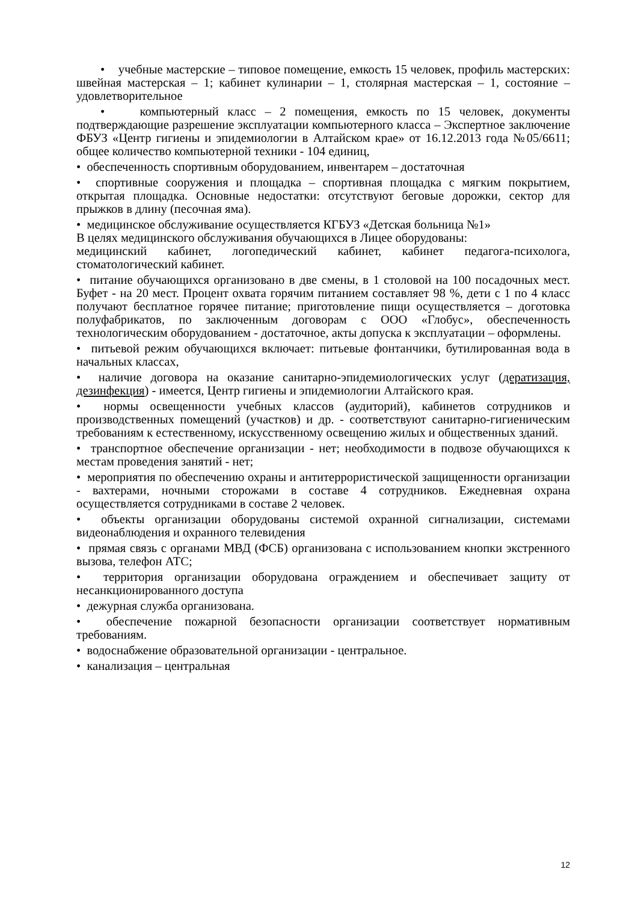• учебные мастерские – типовое помещение, емкость 15 человек, профиль мастерских: швейная мастерская – 1; кабинет кулинарии – 1, столярная мастерская – 1, состояние – удовлетворительное
• компьютерный класс – 2 помещения, емкость по 15 человек, документы подтверждающие разрешение эксплуатации компьютерного класса – Экспертное заключение ФБУЗ «Центр гигиены и эпидемиологии в Алтайском крае» от 16.12.2013 года №05/6611; общее количество компьютерной техники - 104 единиц,
• обеспеченность спортивным оборудованием, инвентарем – достаточная
• спортивные сооружения и площадка – спортивная площадка с мягким покрытием, открытая площадка. Основные недостатки: отсутствуют беговые дорожки, сектор для прыжков в длину (песочная яма).
• медицинское обслуживание осуществляется КГБУЗ «Детская больница №1»
В целях медицинского обслуживания обучающихся в Лицее оборудованы:
медицинский кабинет, логопедический кабинет, кабинет педагога-психолога, стоматологический кабинет.
• питание обучающихся организовано в две смены, в 1 столовой на 100 посадочных мест. Буфет - на 20 мест. Процент охвата горячим питанием составляет 98 %, дети с 1 по 4 класс получают бесплатное горячее питание; приготовление пищи осуществляется – доготовка полуфабрикатов, по заключенным договорам с ООО «Глобус», обеспеченность технологическим оборудованием - достаточное, акты допуска к эксплуатации – оформлены.
• питьевой режим обучающихся включает: питьевые фонтанчики, бутилированная вода в начальных классах,
• наличие договора на оказание санитарно-эпидемиологических услуг (дератизация, дезинфекция) - имеется, Центр гигиены и эпидемиологии Алтайского края.
• нормы освещенности учебных классов (аудиторий), кабинетов сотрудников и производственных помещений (участков) и др. - соответствуют санитарно-гигиеническим требованиям к естественному, искусственному освещению жилых и общественных зданий.
• транспортное обеспечение организации - нет; необходимости в подвозе обучающихся к местам проведения занятий - нет;
• мероприятия по обеспечению охраны и антитеррористической защищенности организации - вахтерами, ночными сторожами в составе 4 сотрудников. Ежедневная охрана осуществляется сотрудниками в составе 2 человек.
• объекты организации оборудованы системой охранной сигнализации, системами видеонаблюдения и охранного телевидения
• прямая связь с органами МВД (ФСБ) организована с использованием кнопки экстренного вызова, телефон АТС;
• территория организации оборудована ограждением и обеспечивает защиту от несанкционированного доступа
• дежурная служба организована.
• обеспечение пожарной безопасности организации соответствует нормативным требованиям.
• водоснабжение образовательной организации - центральное.
• канализация – центральная
12